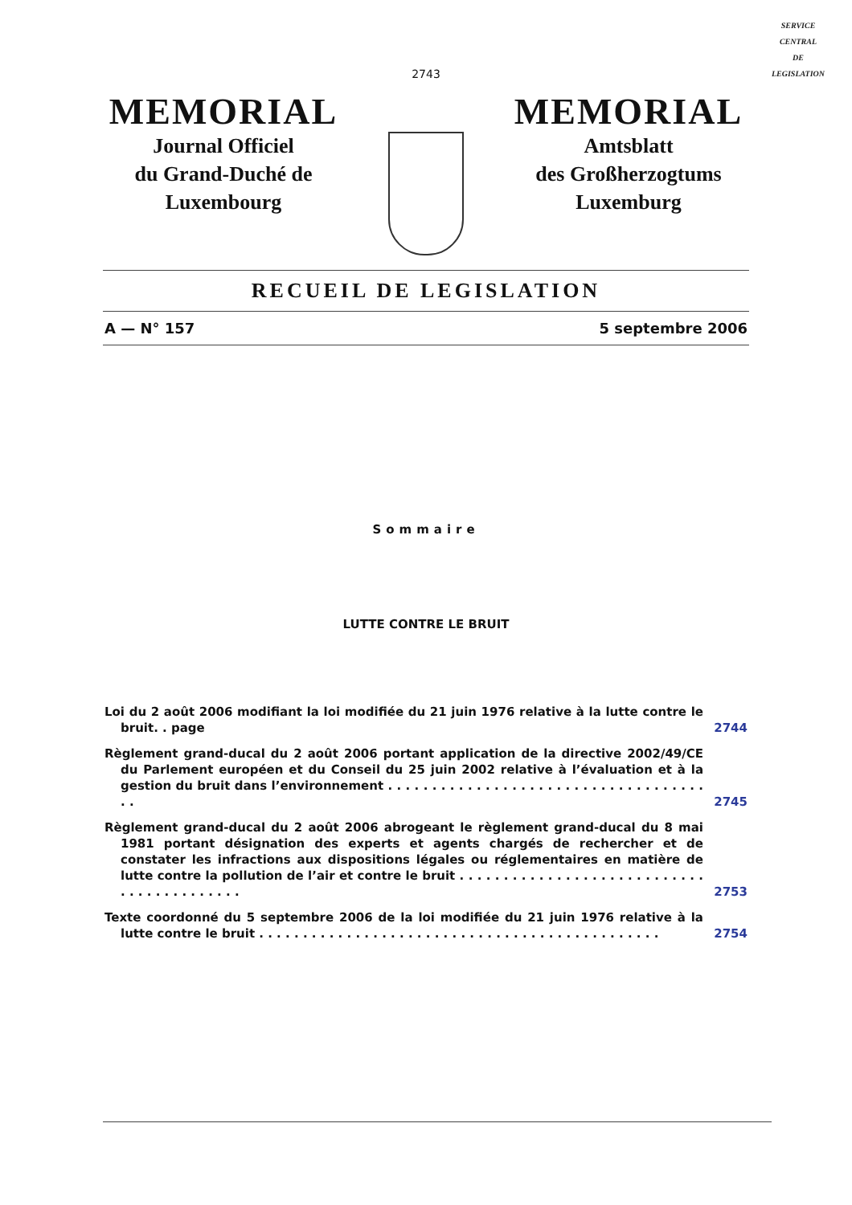SERVICE
CENTRAL
DE
LEGISLATION
2743
MEMORIAL
Journal Officiel
du Grand-Duché de
Luxembourg
MEMORIAL
Amtsblatt
des Großherzogtums
Luxemburg
RECUEIL DE LEGISLATION
A — N° 157 5 septembre 2006
Sommaire
LUTTE CONTRE LE BRUIT
Loi du 2 août 2006 modifiant la loi modifiée du 21 juin 1976 relative à la lutte contre le bruit. . page
2744
Règlement grand-ducal du 2 août 2006 portant application de la directive 2002/49/CE du Parlement européen et du Conseil du 25 juin 2002 relative à l’évaluation et à la gestion du bruit dans l’environnement . . . . . . . . . . . . . . . . . . . . . . . . . . . . . . . . . . . . . .
2745
Règlement grand-ducal du 2 août 2006 abrogeant le règlement grand-ducal du 8 mai 1981 portant désignation des experts et agents chargés de rechercher et de constater les infractions aux dispositions légales ou réglementaires en matière de lutte contre la pollution de l’air et contre le bruit . . . . . . . . . . . . . . . . . . . . . . . . . . . . . . . . . . . . . . . . . .
2753
Texte coordonné du 5 septembre 2006 de la loi modifiée du 21 juin 1976 relative à la lutte contre le bruit . . . . . . . . . . . . . . . . . . . . . . . . . . . . . . . . . . . . . . . . . . . . . .
2754